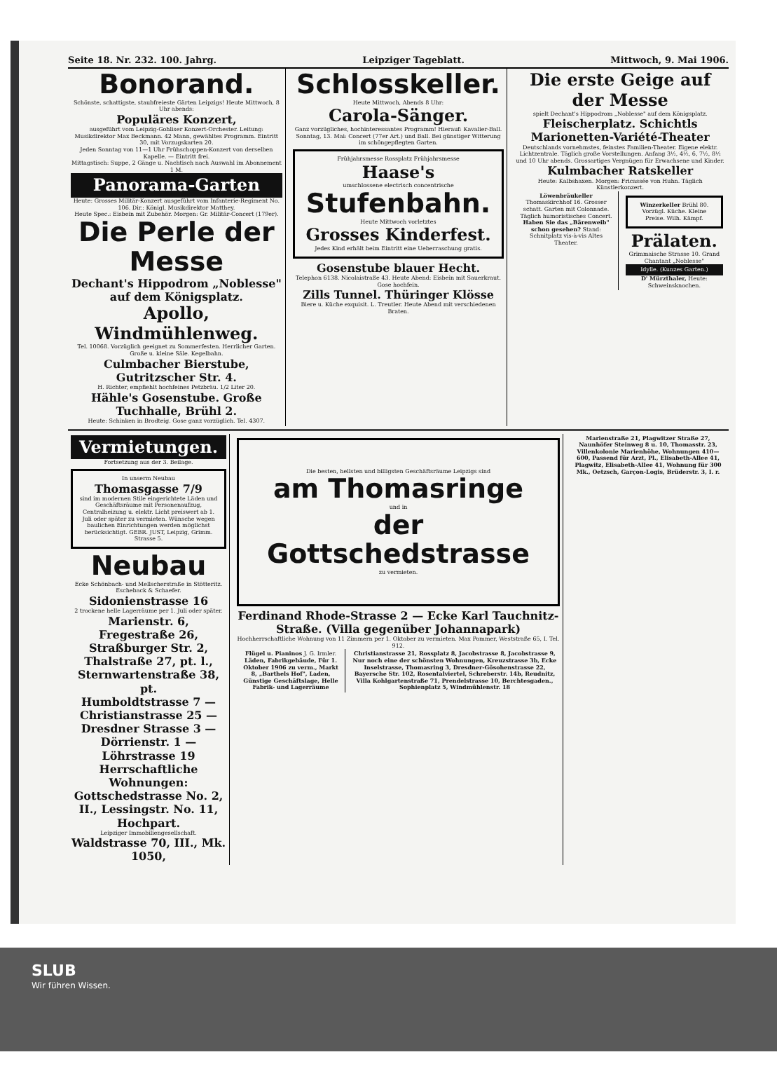Seite 18. Nr. 232. 100. Jahrg. Leipziger Tageblatt. Mittwoch, 9. Mai 1906.
Bonorand.
Schönste, schattigste, staubfreieste Gärten Leipzigs! Heute Mittwoch, 8 Uhr abends:
Populäres Konzert,
ausgeführt vom Leipzig-Gohliser Konzert-Orchester. Leitung: Musikdirektor Max Beckmann. 42 Mann, gewähltes Programm. Eintritt 30, mit Vorzugskarten 20.
Jeden Sonntag von 11—1 Uhr Frühschoppen-Konzert von derselben Kapelle. — Eintritt frei.
Mittagstisch: Suppe, 2 Gänge u. Nachtisch nach Auswahl im Abonnement 1 M.
Panorama-Garten
Heute: Grosses Militär-Konzert ausgeführt vom Infanterie-Regiment No. 106. Dir.: Königl. Musikdirektor Matthey.
Heute Spec.: Eisbein mit Zubehör. Morgen: Gr. Militär-Concert (179er).
Die Perle der Messe
Dechant's Hippodrom „Noblesse" auf dem Königsplatz.
Apollo, Windmühlenweg.
Tel. 10068. Vorzüglich geeignet zu Sommerfesten. Herrlicher Garten. Große u. kleine Säle. Kegelbahn.
Culmbacher Bierstube, Gutritzscher Str. 4.
H. Richter, empfiehlt hochfeines Petzbräu. 1/2 Liter 20.
Hähle's Gosenstube. Große Tuchhalle, Brühl 2.
Heute: Schinken in Brodteig. Gose ganz vorzüglich. Tel. 4307.
Schlosskeller.
Heute Mittwoch, Abends 8 Uhr:
Carola-Sänger.
Ganz vorzügliches, hochinteressantes Programm! Hierauf: Kavalier-Ball. Sonntag, 13. Mai: Concert (77er Art.) und Ball. Bei günstiger Witterung im schöngepflegten Garten.
Frühjahrsmesse Rossplatz Frühjahrsmesse
Haase's
umschlossene electrisch concentrische
Stufenbahn.
Heute Mittwoch vorletztes
Grosses Kinderfest.
Jedes Kind erhält beim Eintritt eine Ueberraschung gratis.
Gosenstube blauer Hecht.
Telephon 6138. Nicolaistraße 43. Heute Abend: Eisbein mit Sauerkraut. Gose hochfein.
Zills Tunnel. Thüringer Klösse
Biere u. Küche exquisit. L. Treutler. Heute Abend mit verschiedenen Braten.
Die erste Geige auf der Messe
spielt Dechant's Hippodrom „Noblesse" auf dem Königsplatz.
Fleischerplatz. Schichtls Marionetten-Variété-Theater
Deutschlands vornehmstes, feinstes Familien-Theater. Eigene elektr. Lichtzentrale. Täglich große Vorstellungen. Anfang 3½, 4½, 6, 7½, 8½ und 10 Uhr abends. Grossartiges Vergnügen für Erwachsene und Kinder.
Kulmbacher Ratskeller
Heute: Kalbshaxen. Morgen: Fricassée von Huhn. Täglich Künstlerkonzert.
Löwenbräukeller Thomaskirchhof 16. Grosser schatt. Garten mit Colonnade. Täglich humoristisches Concert.
Haben Sie das „Bärenweib" schon gesehen? Stand: Schnitplatz vis-à-vis Altes Theater.
Winzerkeller Brühl 80. Vorzügl. Küche. Kleine Preise. Wilh. Kämpf.
Prälaten.
Grimmaische Strasse 10. Grand Chantant „Noblesse"
Idylle. (Kunzes Garten.)
D' Mürzthaler, Heute: Schweinsknochen.
Vermietungen.
Fortsetzung aus der 3. Beilage.
In unserm Neubau
Thomasgasse 7/9
sind im modernen Stile eingerichtete Läden und Geschäftsräume mit Personenaufzug, Centralheizung u. elektr. Licht preiswert ab 1. Juli oder später zu vermieten. Wünsche wegen baulichen Einrichtungen werden möglichst berücksichtigt. GEBR. JUST, Leipzig, Grimm. Strasse 5.
Neubau
Ecke Schönbach- und Mellscherstraße in Stötteritz. Escheback & Schaefer.
Sidonienstrasse 16
2 trockene helle Lagerräume per 1. Juli oder später.
Marienstr. 6, Fregestraße 26, Straßburger Str. 2, Thalstraße 27, pt. l., Sternwartenstraße 38, pt.
Humboldtstrasse 7 — Christianstrasse 25 — Dresdner Strasse 3 — Dörrienstr. 1 — Löhrstrasse 19
Herrschaftliche Wohnungen: Gottschedstrasse No. 2, II., Lessingstr. No. 11, Hochpart.
Leipziger Immobiliengesellschaft.
Waldstrasse 70, III., Mk. 1050,
Die besten, hellsten und billigsten Geschäftsräume Leipzigs sind
am Thomasringe
und in
der Gottschedstrasse
zu vermieten.
Ferdinand Rhode-Strasse 2 — Ecke Karl Tauchnitz-Straße. (Villa gegenüber Johannapark)
Hochherrschaftliche Wohnung von 11 Zimmern per 1. Oktober zu vermieten. Max Pommer, Weststraße 65, I. Tel. 912.
Flügel u. Pianinos J. G. Irmler. Läden, Fabrikgebäude, Für 1. Oktober 1906 zu verm., Markt 8, „Barthels Hof", Laden, Günstige Geschäftslage, Helle Fabrik- und Lagerräume
Christianstrasse 21, Rossplatz 8, Jacobstrasse 8, Jacobstrasse 9, Nur noch eine der schönsten Wohnungen, Kreuzstrasse 3b, Ecke Inselstrasse, Thomasring 3, Dresdner-Gösohenstrasse 22, Bayersche Str. 102, Rosentalviertel, Schreberstr. 14b, Reudnitz, Villa Kohlgartenstraße 71, Prendelstrasse 10, Berchtesgaden., Sophienplatz 5, Windmühlenstr. 18
Marienstraße 21, Plagwitzer Straße 27, Naunhöfer Steinweg 8 u. 10, Thomasstr. 23, Villenkolonie Marienhöhe, Wohnungen 410—600, Passend für Arzt, Pl., Elisabeth-Allee 41, Plagwitz, Elisabeth-Allee 41, Wohnung für 300 Mk., Oetzsch, Garçon-Logis, Brüderstr. 3, I. r.
SLUB
Wir führen Wissen.